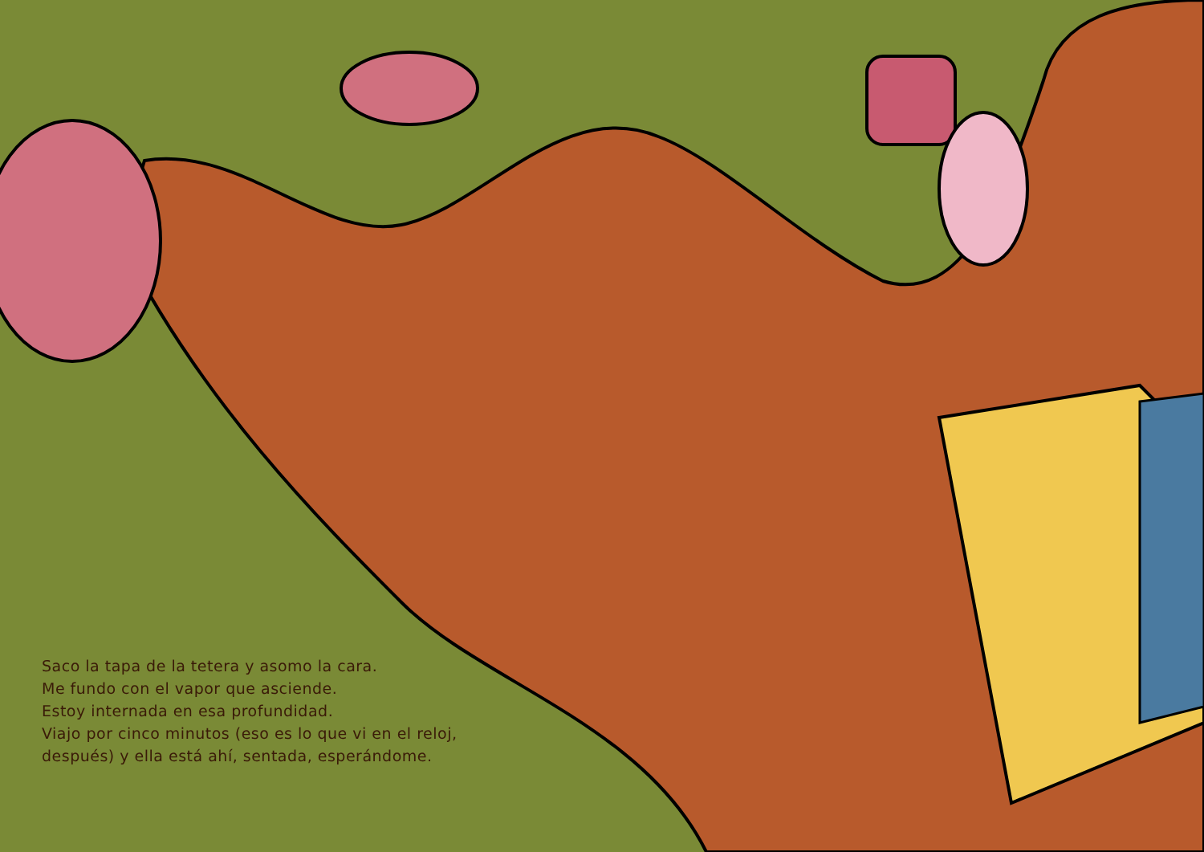Saco la tapa de la tetera y asomo la cara.
Me fundo con el vapor que asciende.
Estoy internada en esa profundidad.
Viajo por cinco minutos (eso es lo que vi en el reloj,
después) y ella está ahí, sentada, esperándome.